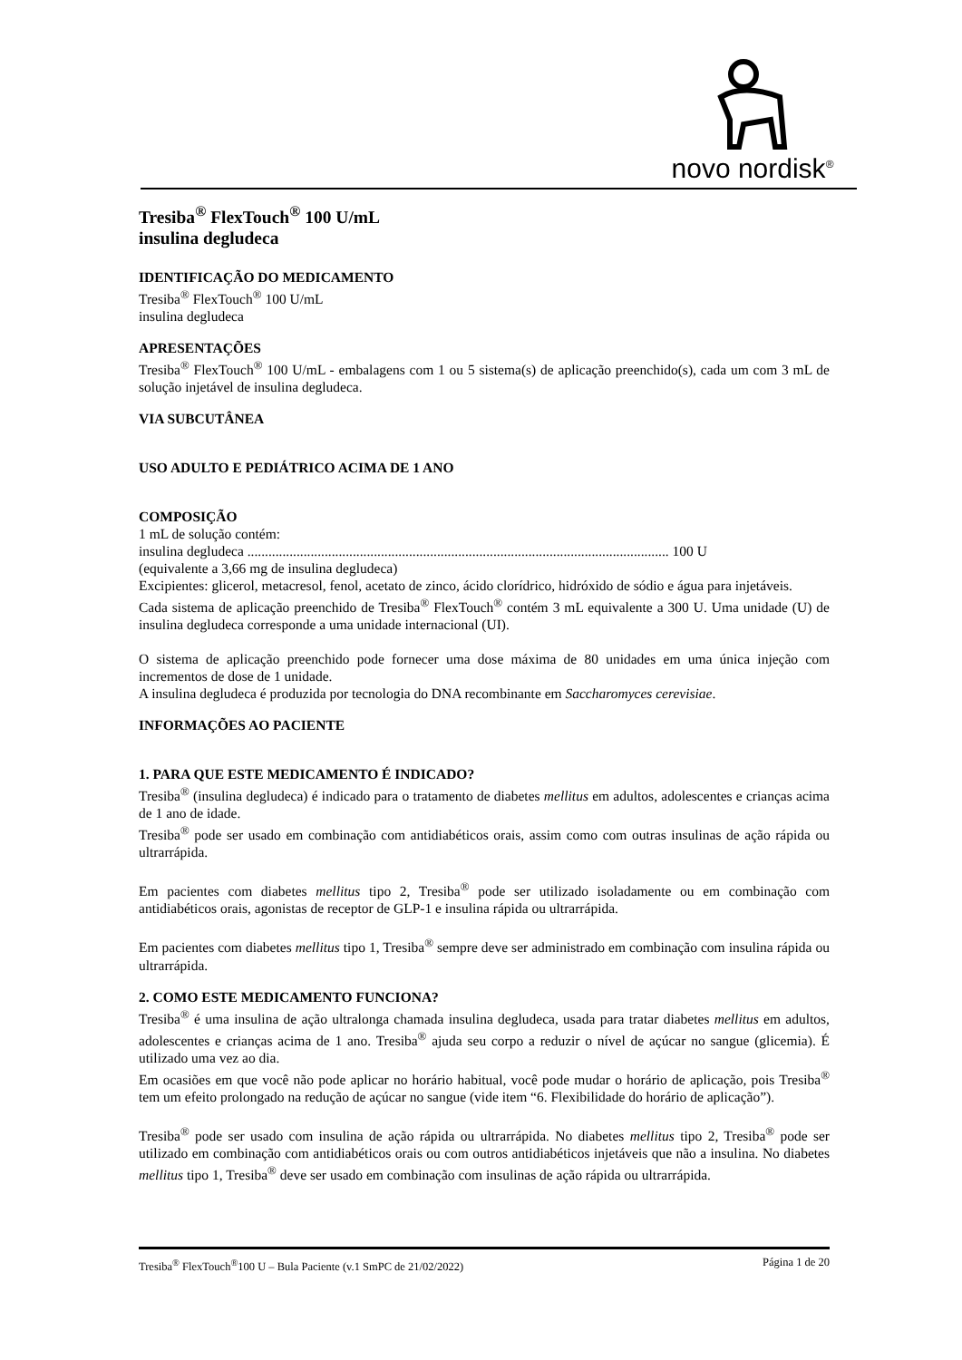novo nordisk<sup>®</sup>
Tresiba<sup>®</sup> FlexTouch<sup>®</sup> 100 U/mL
insulina degludeca
IDENTIFICAÇÃO DO MEDICAMENTO
Tresiba<sup>®</sup> FlexTouch<sup>®</sup> 100 U/mL
insulina degludeca
APRESENTAÇÕES
Tresiba<sup>®</sup> FlexTouch<sup>®</sup> 100 U/mL - embalagens com 1 ou 5 sistema(s) de aplicação preenchido(s), cada um com 3 mL de solução injetável de insulina degludeca.
VIA SUBCUTÂNEA
USO ADULTO E PEDIÁTRICO ACIMA DE 1 ANO
COMPOSIÇÃO
1 mL de solução contém:
insulina degludeca ........................................................................................................................ 100 U
(equivalente a 3,66 mg de insulina degludeca)
Excipientes: glicerol, metacresol, fenol, acetato de zinco, ácido clorídrico, hidróxido de sódio e água para injetáveis.
Cada sistema de aplicação preenchido de Tresiba<sup>®</sup> FlexTouch<sup>®</sup> contém 3 mL equivalente a 300 U. Uma unidade (U) de insulina degludeca corresponde a uma unidade internacional (UI).
O sistema de aplicação preenchido pode fornecer uma dose máxima de 80 unidades em uma única injeção com incrementos de dose de 1 unidade.
A insulina degludeca é produzida por tecnologia do DNA recombinante em Saccharomyces cerevisiae.
INFORMAÇÕES AO PACIENTE
1. PARA QUE ESTE MEDICAMENTO É INDICADO?
Tresiba<sup>®</sup> (insulina degludeca) é indicado para o tratamento de diabetes mellitus em adultos, adolescentes e crianças acima de 1 ano de idade.
Tresiba<sup>®</sup> pode ser usado em combinação com antidiabéticos orais, assim como com outras insulinas de ação rápida ou ultrarrápida.
Em pacientes com diabetes mellitus tipo 2, Tresiba<sup>®</sup> pode ser utilizado isoladamente ou em combinação com antidiabéticos orais, agonistas de receptor de GLP-1 e insulina rápida ou ultrarrápida.
Em pacientes com diabetes mellitus tipo 1, Tresiba<sup>®</sup> sempre deve ser administrado em combinação com insulina rápida ou ultrarrápida.
2. COMO ESTE MEDICAMENTO FUNCIONA?
Tresiba<sup>®</sup> é uma insulina de ação ultralonga chamada insulina degludeca, usada para tratar diabetes mellitus em adultos, adolescentes e crianças acima de 1 ano. Tresiba<sup>®</sup> ajuda seu corpo a reduzir o nível de açúcar no sangue (glicemia). É utilizado uma vez ao dia.
Em ocasiões em que você não pode aplicar no horário habitual, você pode mudar o horário de aplicação, pois Tresiba<sup>®</sup> tem um efeito prolongado na redução de açúcar no sangue (vide item “6. Flexibilidade do horário de aplicação”).
Tresiba<sup>®</sup> pode ser usado com insulina de ação rápida ou ultrarrápida. No diabetes mellitus tipo 2, Tresiba<sup>®</sup> pode ser utilizado em combinação com antidiabéticos orais ou com outros antidiabéticos injetáveis que não a insulina. No diabetes mellitus tipo 1, Tresiba<sup>®</sup> deve ser usado em combinação com insulinas de ação rápida ou ultrarrápida.
Tresiba<sup>®</sup> FlexTouch<sup>®</sup>100 U – Bula Paciente (v.1 SmPC de 21/02/2022) Página 1 de 20